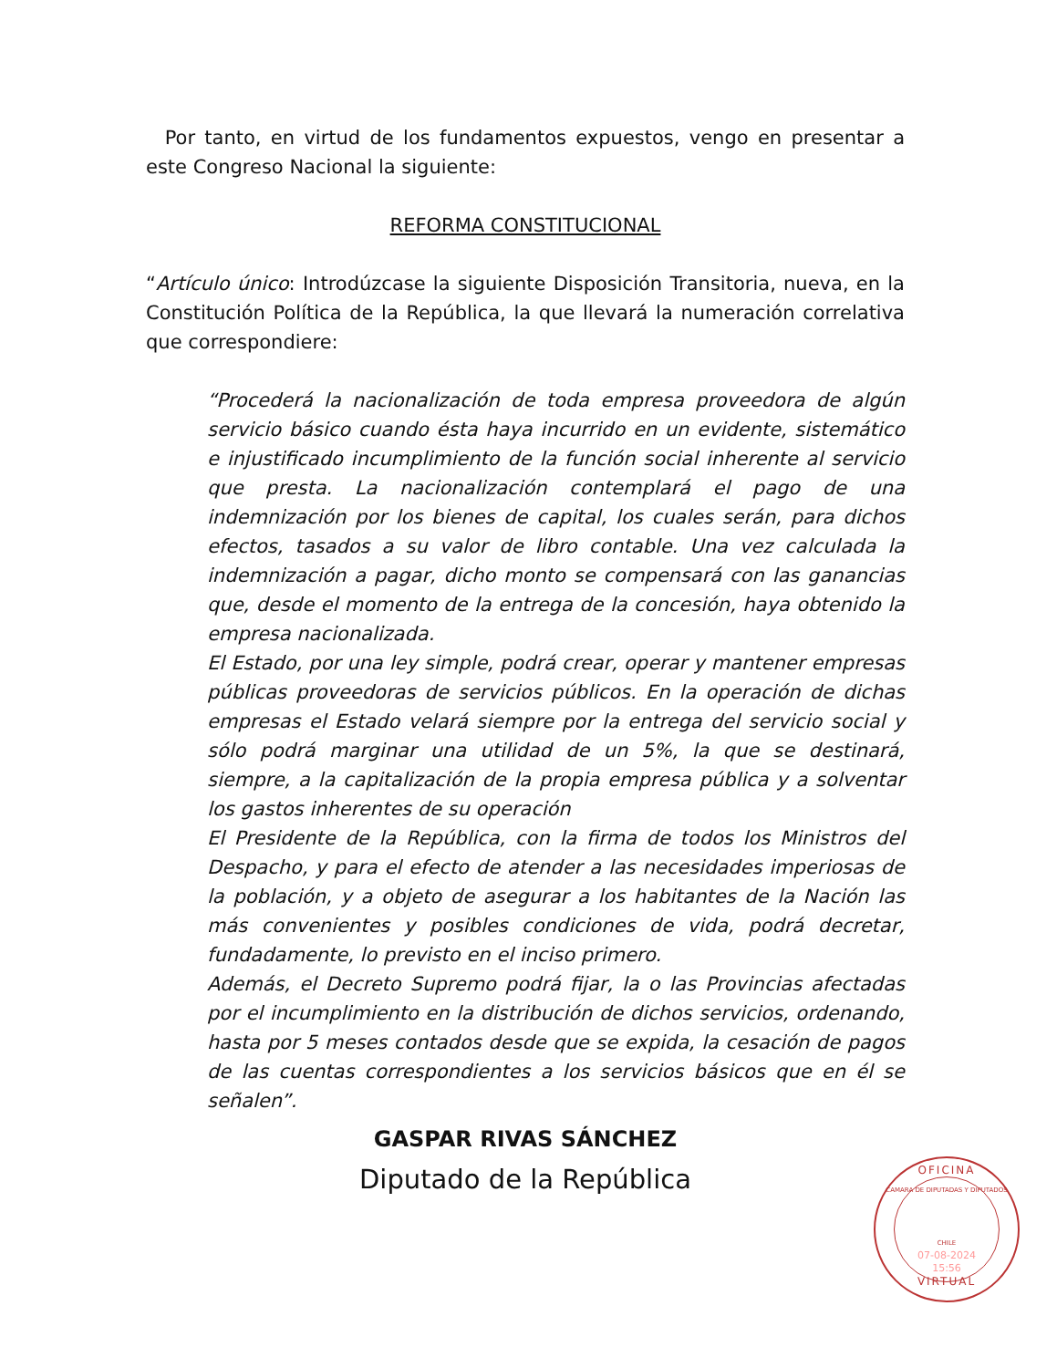Por tanto, en virtud de los fundamentos expuestos, vengo en presentar a este Congreso Nacional la siguiente:
REFORMA CONSTITUCIONAL
“Artículo único: Introdúzcase la siguiente Disposición Transitoria, nueva, en la Constitución Política de la República, la que llevará la numeración correlativa que correspondiere:
“Procederá la nacionalización de toda empresa proveedora de algún servicio básico cuando ésta haya incurrido en un evidente, sistemático e injustificado incumplimiento de la función social inherente al servicio que presta. La nacionalización contemplará el pago de una indemnización por los bienes de capital, los cuales serán, para dichos efectos, tasados a su valor de libro contable. Una vez calculada la indemnización a pagar, dicho monto se compensará con las ganancias que, desde el momento de la entrega de la concesión, haya obtenido la empresa nacionalizada.
El Estado, por una ley simple, podrá crear, operar y mantener empresas públicas proveedoras de servicios públicos. En la operación de dichas empresas el Estado velará siempre por la entrega del servicio social y sólo podrá marginar una utilidad de un 5%, la que se destinará, siempre, a la capitalización de la propia empresa pública y a solventar los gastos inherentes de su operación
El Presidente de la República, con la firma de todos los Ministros del Despacho, y para el efecto de atender a las necesidades imperiosas de la población, y a objeto de asegurar a los habitantes de la Nación las más convenientes y posibles condiciones de vida, podrá decretar, fundadamente, lo previsto en el inciso primero.
Además, el Decreto Supremo podrá fijar, la o las Provincias afectadas por el incumplimiento en la distribución de dichos servicios, ordenando, hasta por 5 meses contados desde que se expida, la cesación de pagos de las cuentas correspondientes a los servicios básicos que en él se señalen”.
GASPAR RIVAS SÁNCHEZ
Diputado de la República
OFICINA
CAMARA DE DIPUTADAS Y DIPUTADOS
CHILE
07-08-2024
15:56
VIRTUAL